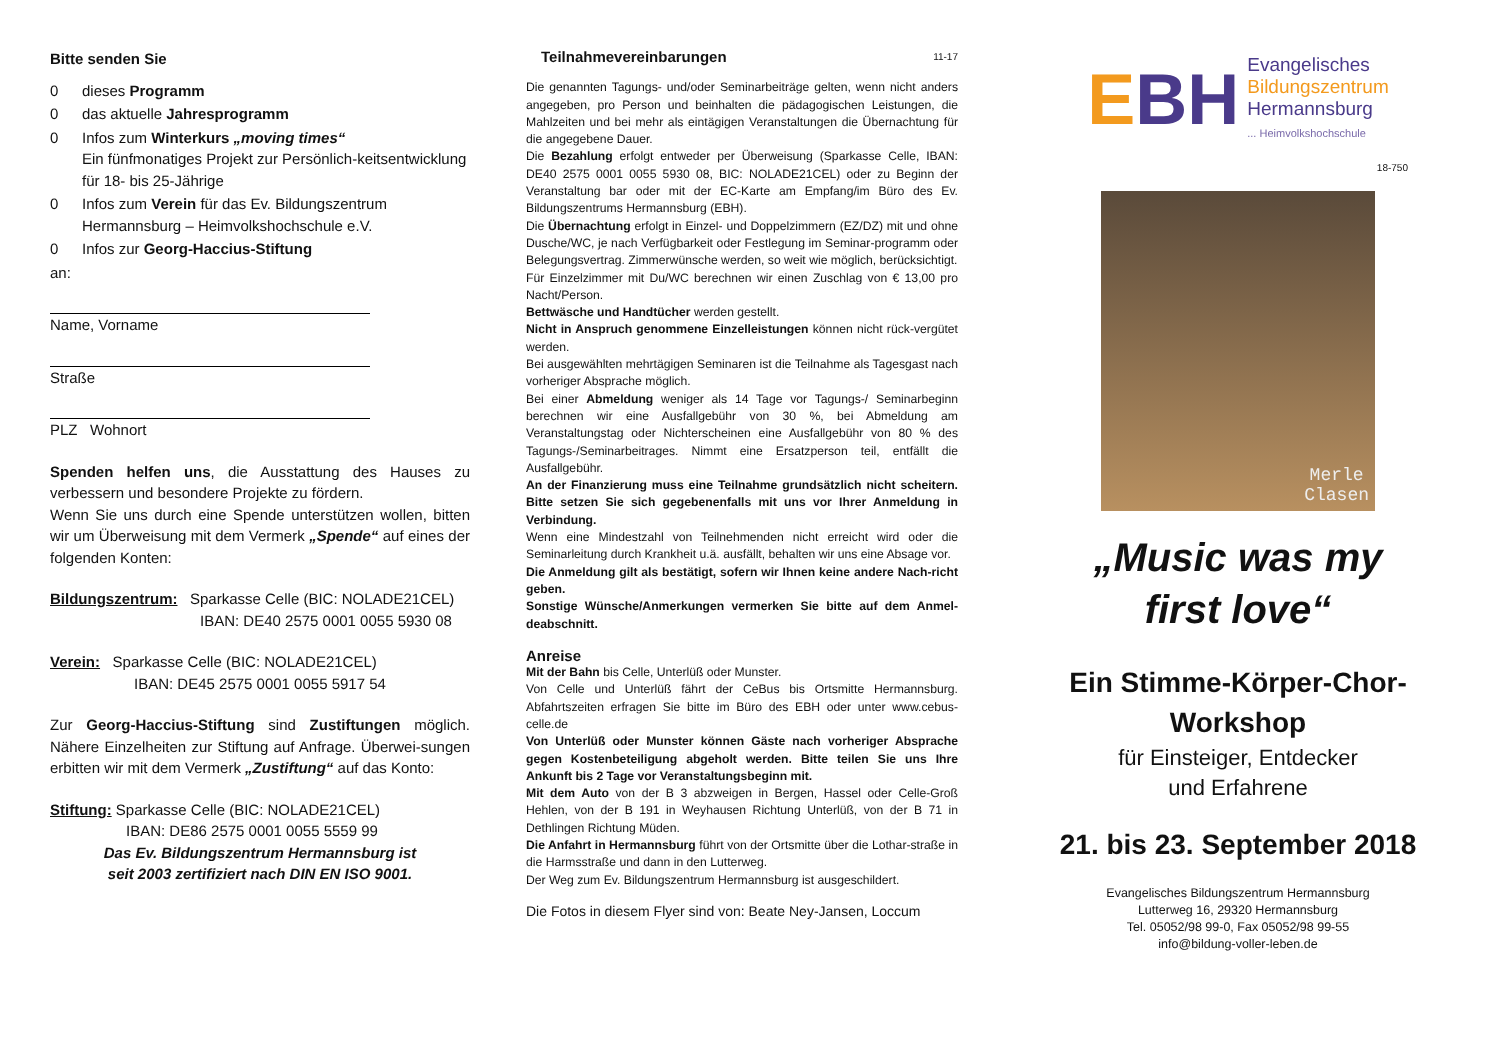Bitte senden Sie
0 dieses Programm
0 das aktuelle Jahresprogramm
0 Infos zum Winterkurs „moving times“
Ein fünfmonatiges Projekt zur Persönlich-keitsentwicklung für 18- bis 25-Jährige
0 Infos zum Verein für das Ev. Bildungszentrum Hermannsburg – Heimvolkshochschule e.V.
0 Infos zur Georg-Haccius-Stiftung
an:
Name, Vorname
Straße
PLZ Wohnort
Spenden helfen uns, die Ausstattung des Hauses zu verbessern und besondere Projekte zu fördern.
Wenn Sie uns durch eine Spende unterstützen wollen, bitten wir um Überweisung mit dem Vermerk „Spende“ auf eines der folgenden Konten:
Bildungszentrum: Sparkasse Celle (BIC: NOLADE21CEL)
IBAN: DE40 2575 0001 0055 5930 08
Verein: Sparkasse Celle (BIC: NOLADE21CEL)
IBAN: DE45 2575 0001 0055 5917 54
Zur Georg-Haccius-Stiftung sind Zustiftungen möglich. Nähere Einzelheiten zur Stiftung auf Anfrage. Überwei-sungen erbitten wir mit dem Vermerk „Zustiftung“ auf das Konto:
Stiftung: Sparkasse Celle (BIC: NOLADE21CEL)
IBAN: DE86 2575 0001 0055 5559 99
Das Ev. Bildungszentrum Hermannsburg ist
seit 2003 zertifiziert nach DIN EN ISO 9001.
Teilnahmevereinbarungen 11-17
Die genannten Tagungs- und/oder Seminarbeiträge gelten, wenn nicht anders angegeben, pro Person und beinhalten die pädagogischen Leistungen, die Mahlzeiten und bei mehr als eintägigen Veranstaltungen die Übernachtung für die angegebene Dauer.
Die Bezahlung erfolgt entweder per Überweisung (Sparkasse Celle, IBAN: DE40 2575 0001 0055 5930 08, BIC: NOLADE21CEL) oder zu Beginn der Veranstaltung bar oder mit der EC-Karte am Empfang/im Büro des Ev. Bildungszentrums Hermannsburg (EBH).
Die Übernachtung erfolgt in Einzel- und Doppelzimmern (EZ/DZ) mit und ohne Dusche/WC, je nach Verfügbarkeit oder Festlegung im Seminar-programm oder Belegungsvertrag. Zimmerwünsche werden, so weit wie möglich, berücksichtigt.
Für Einzelzimmer mit Du/WC berechnen wir einen Zuschlag von € 13,00 pro Nacht/Person.
Bettwäsche und Handtücher werden gestellt.
Nicht in Anspruch genommene Einzelleistungen können nicht rück-vergütet werden.
Bei ausgewählten mehrtägigen Seminaren ist die Teilnahme als Tagesgast nach vorheriger Absprache möglich.
Bei einer Abmeldung weniger als 14 Tage vor Tagungs-/ Seminarbeginn berechnen wir eine Ausfallgebühr von 30 %, bei Abmeldung am Veranstaltungstag oder Nichterscheinen eine Ausfallgebühr von 80 % des Tagungs-/Seminarbeitrages. Nimmt eine Ersatzperson teil, entfällt die Ausfallgebühr.
An der Finanzierung muss eine Teilnahme grundsätzlich nicht scheitern. Bitte setzen Sie sich gegebenenfalls mit uns vor Ihrer Anmeldung in Verbindung.
Wenn eine Mindestzahl von Teilnehmenden nicht erreicht wird oder die Seminarleitung durch Krankheit u.ä. ausfällt, behalten wir uns eine Absage vor.
Die Anmeldung gilt als bestätigt, sofern wir Ihnen keine andere Nach-richt geben.
Sonstige Wünsche/Anmerkungen vermerken Sie bitte auf dem Anmel-deabschnitt.
Anreise
Mit der Bahn bis Celle, Unterlüß oder Munster.
Von Celle und Unterlüß fährt der CeBus bis Ortsmitte Hermannsburg. Abfahrtszeiten erfragen Sie bitte im Büro des EBH oder unter www.cebus-celle.de
Von Unterlüß oder Munster können Gäste nach vorheriger Absprache gegen Kostenbeteiligung abgeholt werden. Bitte teilen Sie uns Ihre Ankunft bis 2 Tage vor Veranstaltungsbeginn mit.
Mit dem Auto von der B 3 abzweigen in Bergen, Hassel oder Celle-Groß Hehlen, von der B 191 in Weyhausen Richtung Unterlüß, von der B 71 in Dethlingen Richtung Müden.
Die Anfahrt in Hermannsburg führt von der Ortsmitte über die Lothar-straße in die Harmsstraße und dann in den Lutterweg.
Der Weg zum Ev. Bildungszentrum Hermannsburg ist ausgeschildert.
Die Fotos in diesem Flyer sind von: Beate Ney-Jansen, Loccum
EBH
Evangelisches
Bildungszentrum
Hermannsburg
... Heimvolkshochschule
18-750
Merle
Clasen
„Music was my
first love“
Ein Stimme-Körper-Chor-
Workshop
für Einsteiger, Entdecker
und Erfahrene
21. bis 23. September 2018
Evangelisches Bildungszentrum Hermannsburg
Lutterweg 16, 29320 Hermannsburg
Tel. 05052/98 99-0, Fax 05052/98 99-55
info@bildung-voller-leben.de